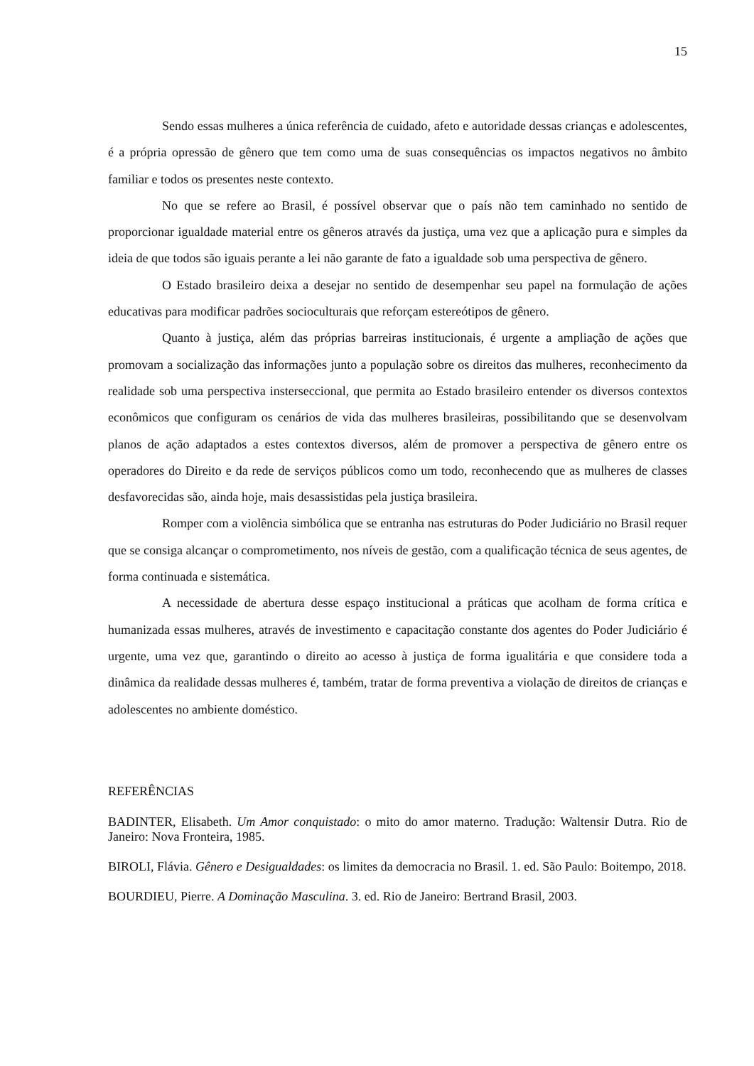15
Sendo essas mulheres a única referência de cuidado, afeto e autoridade dessas crianças e adolescentes, é a própria opressão de gênero que tem como uma de suas consequências os impactos negativos no âmbito familiar e todos os presentes neste contexto.
No que se refere ao Brasil, é possível observar que o país não tem caminhado no sentido de proporcionar igualdade material entre os gêneros através da justiça, uma vez que a aplicação pura e simples da ideia de que todos são iguais perante a lei não garante de fato a igualdade sob uma perspectiva de gênero.
O Estado brasileiro deixa a desejar no sentido de desempenhar seu papel na formulação de ações educativas para modificar padrões socioculturais que reforçam estereótipos de gênero.
Quanto à justiça, além das próprias barreiras institucionais, é urgente a ampliação de ações que promovam a socialização das informações junto a população sobre os direitos das mulheres, reconhecimento da realidade sob uma perspectiva insterseccional, que permita ao Estado brasileiro entender os diversos contextos econômicos que configuram os cenários de vida das mulheres brasileiras, possibilitando que se desenvolvam planos de ação adaptados a estes contextos diversos, além de promover a perspectiva de gênero entre os operadores do Direito e da rede de serviços públicos como um todo, reconhecendo que as mulheres de classes desfavorecidas são, ainda hoje, mais desassistidas pela justiça brasileira.
Romper com a violência simbólica que se entranha nas estruturas do Poder Judiciário no Brasil requer que se consiga alcançar o comprometimento, nos níveis de gestão, com a qualificação técnica de seus agentes, de forma continuada e sistemática.
A necessidade de abertura desse espaço institucional a práticas que acolham de forma crítica e humanizada essas mulheres, através de investimento e capacitação constante dos agentes do Poder Judiciário é urgente, uma vez que, garantindo o direito ao acesso à justiça de forma igualitária e que considere toda a dinâmica da realidade dessas mulheres é, também, tratar de forma preventiva a violação de direitos de crianças e adolescentes no ambiente doméstico.
REFERÊNCIAS
BADINTER, Elisabeth. Um Amor conquistado: o mito do amor materno. Tradução: Waltensir Dutra. Rio de Janeiro: Nova Fronteira, 1985.
BIROLI, Flávia. Gênero e Desigualdades: os limites da democracia no Brasil. 1. ed. São Paulo: Boitempo, 2018.
BOURDIEU, Pierre. A Dominação Masculina. 3. ed. Rio de Janeiro: Bertrand Brasil, 2003.